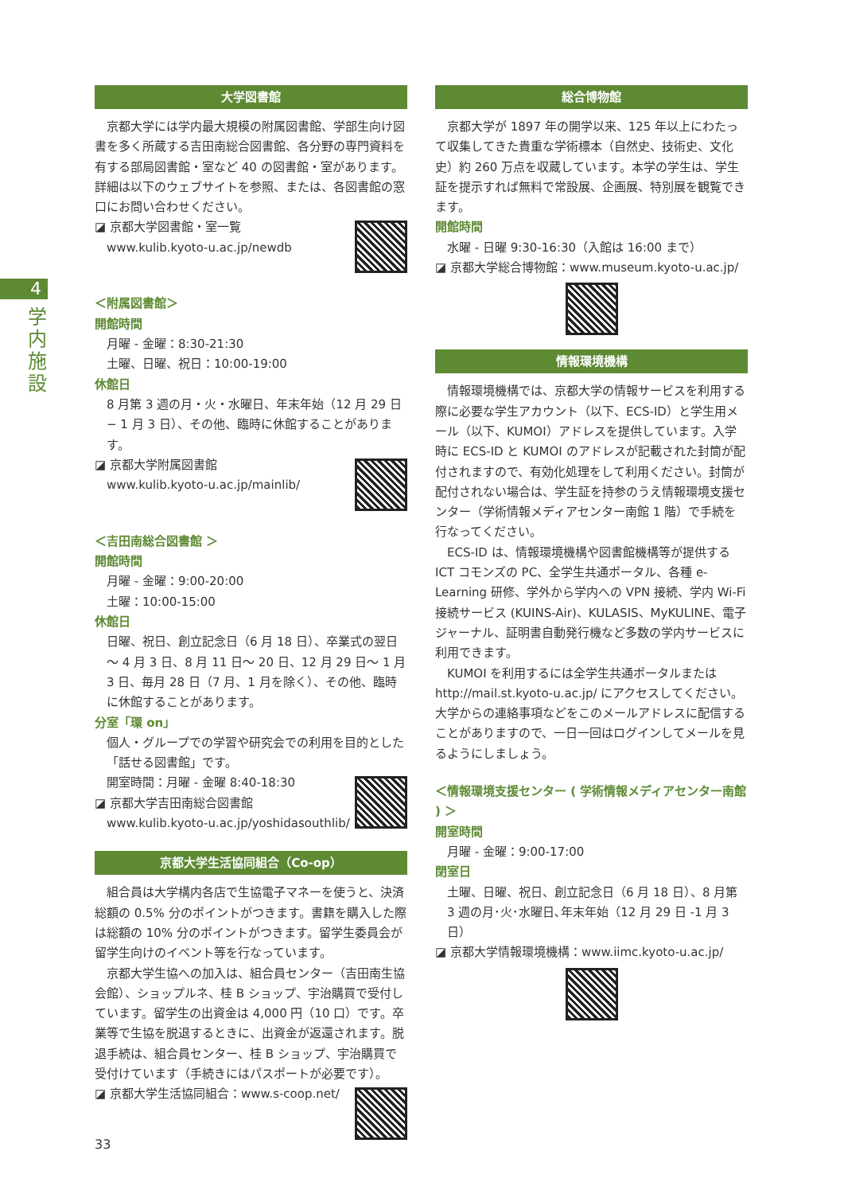4
学内施設
大学図書館
京都大学には学内最大規模の附属図書館、学部生向け図書を多く所蔵する吉田南総合図書館、各分野の専門資料を有する部局図書館・室など 40 の図書館・室があります。詳細は以下のウェブサイトを参照、または、各図書館の窓口にお問い合わせください。
◪ 京都大学図書館・室一覧
www.kulib.kyoto-u.ac.jp/newdb
＜附属図書館＞
開館時間
月曜 - 金曜：8:30-21:30
土曜、日曜、祝日：10:00-19:00
休館日
8 月第 3 週の月・火・水曜日、年末年始（12 月 29 日 − 1 月 3 日）、その他、臨時に休館することがあります。
◪ 京都大学附属図書館
www.kulib.kyoto-u.ac.jp/mainlib/
＜吉田南総合図書館 ＞
開館時間
月曜 - 金曜：9:00-20:00
土曜：10:00-15:00
休館日
日曜、祝日、創立記念日（6 月 18 日）、卒業式の翌日～ 4 月 3 日、8 月 11 日～ 20 日、12 月 29 日～ 1 月 3 日、毎月 28 日（7 月、1 月を除く）、その他、臨時に休館することがあります。
分室「環 on」
個人・グループでの学習や研究会での利用を目的とした「話せる図書館」です。
開室時間：月曜 - 金曜 8:40-18:30
◪ 京都大学吉田南総合図書館
www.kulib.kyoto-u.ac.jp/yoshidasouthlib/
京都大学生活協同組合（Co-op）
組合員は大学構内各店で生協電子マネーを使うと、決済総額の 0.5% 分のポイントがつきます。書籍を購入した際は総額の 10% 分のポイントがつきます。留学生委員会が留学生向けのイベント等を行なっています。
京都大学生協への加入は、組合員センター（吉田南生協会館）、ショップルネ、桂 B ショップ、宇治購買で受付しています。留学生の出資金は 4,000 円（10 口）です。卒業等で生協を脱退するときに、出資金が返還されます。脱退手続は、組合員センター、桂 B ショップ、宇治購買で受付けています（手続きにはパスポートが必要です）。
◪ 京都大学生活協同組合：www.s-coop.net/
総合博物館
京都大学が 1897 年の開学以来、125 年以上にわたって収集してきた貴重な学術標本（自然史、技術史、文化史）約 260 万点を収蔵しています。本学の学生は、学生証を提示すれば無料で常設展、企画展、特別展を観覧できます。
開館時間
水曜 - 日曜 9:30-16:30（入館は 16:00 まで）
◪ 京都大学総合博物館：www.museum.kyoto-u.ac.jp/
情報環境機構
情報環境機構では、京都大学の情報サービスを利用する際に必要な学生アカウント（以下、ECS-ID）と学生用メール（以下、KUMOI）アドレスを提供しています。入学時に ECS-ID と KUMOI のアドレスが記載された封筒が配付されますので、有効化処理をして利用ください。封筒が配付されない場合は、学生証を持参のうえ情報環境支援センター（学術情報メディアセンター南館 1 階）で手続を行なってください。
ECS-ID は、情報環境機構や図書館機構等が提供する ICT コモンズの PC、全学生共通ポータル、各種 e-Learning 研修、学外から学内への VPN 接続、学内 Wi-Fi 接続サービス (KUINS-Air)、KULASIS、MyKULINE、電子ジャーナル、証明書自動発行機など多数の学内サービスに利用できます。
KUMOI を利用するには全学生共通ポータルまたは http://mail.st.kyoto-u.ac.jp/ にアクセスしてください。大学からの連絡事項などをこのメールアドレスに配信することがありますので、一日一回はログインしてメールを見るようにしましょう。
＜情報環境支援センター ( 学術情報メディアセンター南館 ) ＞
開室時間
月曜 - 金曜：9:00-17:00
閉室日
土曜、日曜、祝日、創立記念日（6 月 18 日）、8 月第 3 週の月･火･水曜日､年末年始（12 月 29 日 -1 月 3 日）
◪ 京都大学情報環境機構：www.iimc.kyoto-u.ac.jp/
33